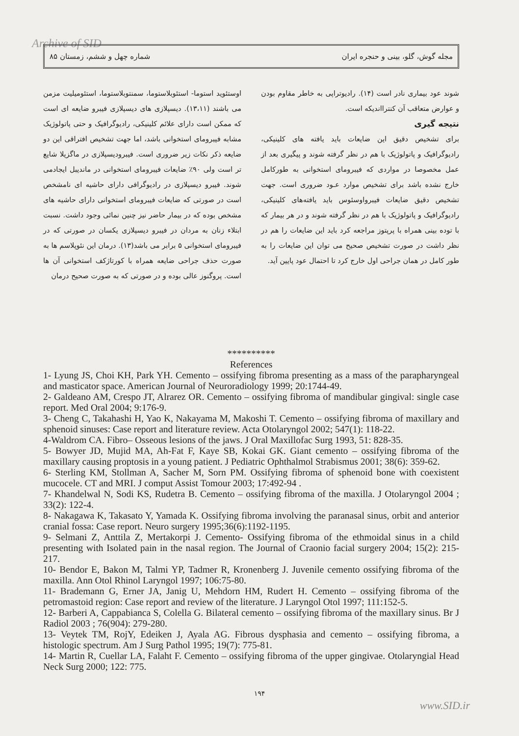Archive of SID مجله گوش، گلو، بینی و حنجره ایران شماره چهل و ششم، زمستان ۸۵
اوستئوید استوما- استئوبلاستوما، سمنتوبلاستوما، استئومیلیت مزمن می باشند (۱۳،۱۱). دیسپلازی های دیسپلازی فیبرو ضایعه ای است که ممکن است دارای علائم کلینیکی، رادیوگرافیک و حتی پاتولوژیک مشابه فیبرومای استخوانی باشد، اما جهت تشخیص افتراقی این دو ضایعه ذکر نکات زیر ضروری است. فیبرودیسپلازی در ماگزیلا شایع تر است ولی ۹۰٪ ضایعات فیبرومای استخوانی در ماندیبل ایجادمی شوند. فیبرو دیسپلازی در رادیوگرافی دارای حاشیه ای نامشخص است در صورتی که ضایعات فیبرومای استخوانی دارای حاشیه های مشخص بوده که در بیمار حاضر نیز چنین نمائی وجود داشت. نسبت ابتلاء زنان به مردان در فیبرو دیسپلازی یکسان در صورتی که در فیبرومای استخوانی ۵ برابر می باشد(۱۳). درمان این نئوپلاسم ها به صورت حذف جراحی ضایعه همراه با کورتاژکف استخوانی آن ها است. پروگنوز عالی بوده و در صورتی که به صورت صحیح درمان
شوند عود بیماری نادر است (۱۴). رادیوتراپی به خاطر مقاوم بودن و عوارض متعاقب آن کنترااندیکه است.
نتیجه گیری
برای تشخیص دقیق این ضایعات باید یافته های کلینیکی، رادیوگرافیک و پاتولوژیک با هم در نظر گرفته شوند و پیگیری بعد از عمل مخصوصا در مواردی که فیبرومای استخوانی به طورکامل خارج نشده باشد برای تشخیص موارد عـود ضروری است. جهت تشخیص دقیق ضایعات فیبرواوسئوس باید یافته‌های کلینیکی، رادیوگرافیک و پاتولوژیک با هم در نظر گرفته شوند و در هر بیمار که با توده بینی همراه با پرپتوز مراجعه کرد باید این ضایعات را هم در نظر داشت در صورت تشخیص صحیح می توان این ضایعات را به طور کامل در همان جراحی اول خارج کرد تا احتمال عود پایین آید.
**********
References
1- Lyung JS, Choi KH, Park YH. Cemento – ossifying fibroma presenting as a mass of the parapharyngeal and masticator space. American Journal of Neuroradiology 1999; 20:1744-49.
2- Galdeano AM, Crespo JT, Alrarez OR. Cemento – ossifying fibroma of mandibular gingival: single case report. Med Oral 2004; 9:176-9.
3- Cheng C, Takahashi H, Yao K, Nakayama M, Makoshi T. Cemento – ossifying fibroma of maxillary and sphenoid sinuses: Case report and literature review. Acta Otolaryngol 2002; 547(1): 118-22.
4-Waldrom CA. Fibro– Osseous lesions of the jaws. J Oral Maxillofac Surg 1993, 51: 828-35.
5- Bowyer JD, Mujid MA, Ah-Fat F, Kaye SB, Kokai GK. Giant cemento – ossifying fibroma of the maxillary causing proptosis in a young patient. J Pediatric Ophthalmol Strabismus 2001; 38(6): 359-62.
6- Sterling KM, Stollman A, Sacher M, Sorn PM. Ossifying fibroma of sphenoid bone with coexistent mucocele. CT and MRI. J comput Assist Tomour 2003; 17:492-94 .
7- Khandelwal N, Sodi KS, Rudetra B. Cemento – ossifying fibroma of the maxilla. J Otolaryngol 2004 ; 33(2): 122-4.
8- Nakagawa K, Takasato Y, Yamada K. Ossifying fibroma involving the paranasal sinus, orbit and anterior cranial fossa: Case report. Neuro surgery 1995;36(6):1192-1195.
9- Selmani Z, Anttila Z, Mertakorpi J. Cemento- Ossifying fibroma of the ethmoidal sinus in a child presenting with Isolated pain in the nasal region. The Journal of Craonio facial surgery 2004; 15(2): 215-217.
10- Bendor E, Bakon M, Talmi YP, Tadmer R, Kronenberg J. Juvenile cemento ossifying fibroma of the maxilla. Ann Otol Rhinol Laryngol 1997; 106:75-80.
11- Brademann G, Erner JA, Janig U, Mehdorn HM, Rudert H. Cemento – ossifying fibroma of the petromastoid region: Case report and review of the literature. J Laryngol Otol 1997; 111:152-5.
12- Barberi A, Cappabianca S, Colella G. Bilateral cemento – ossifying fibroma of the maxillary sinus. Br J Radiol 2003 ; 76(904): 279-280.
13- Veytek TM, RojY, Edeiken J, Ayala AG. Fibrous dysphasia and cemento – ossifying fibroma, a histologic spectrum. Am J Surg Pathol 1995; 19(7): 775-81.
14- Martin R, Cuellar LA, Falaht F. Cemento – ossifying fibroma of the upper gingivae. Otolaryngial Head Neck Surg 2000; 122: 775.
۱۹۴
www.SID.ir